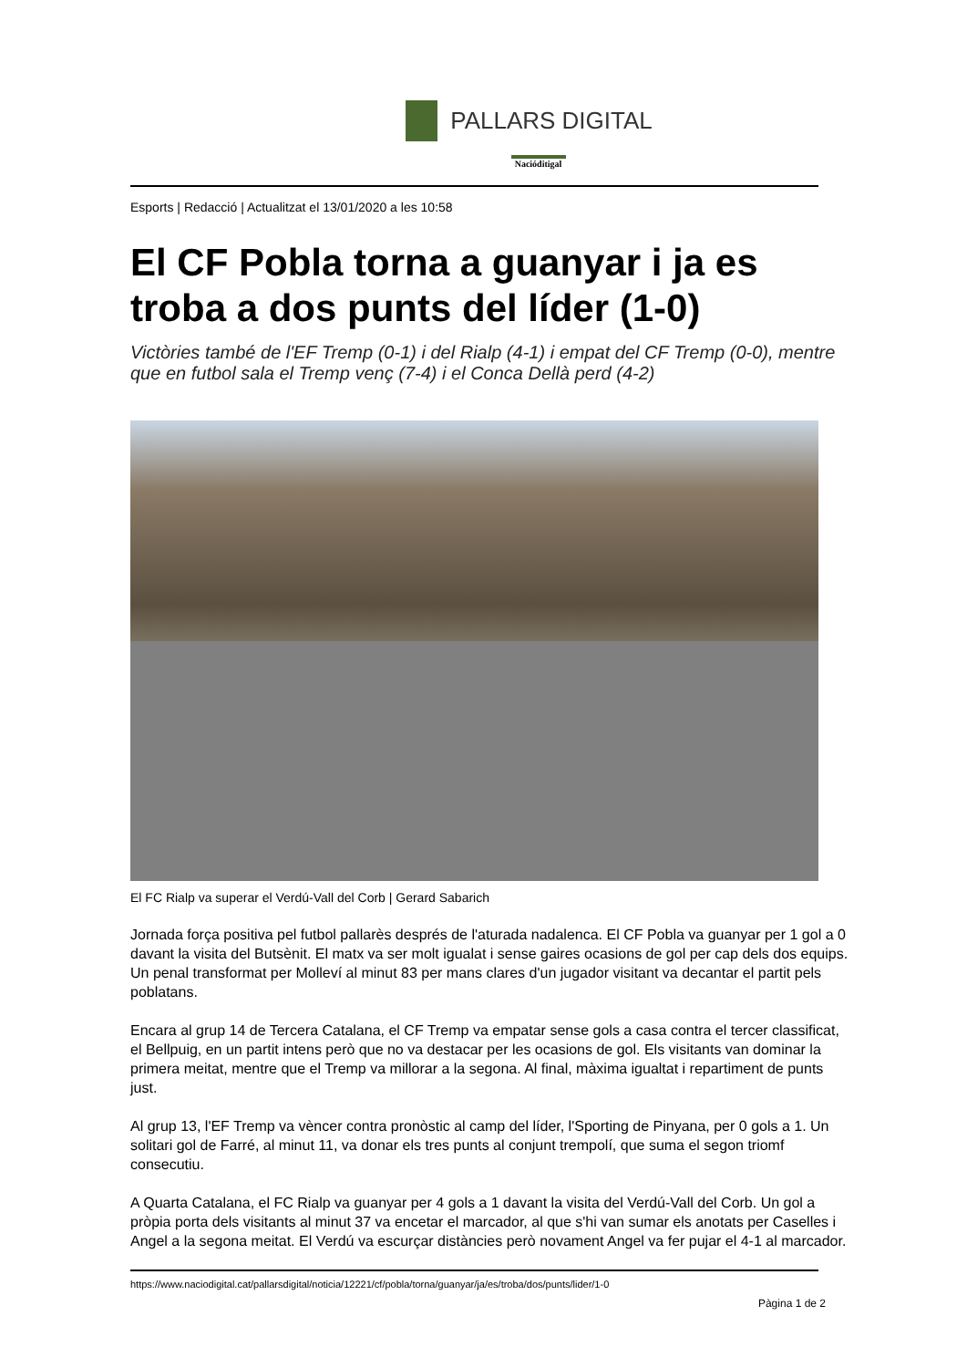PALLARS DIGITAL
Nacióditigal
Esports | Redacció | Actualitzat el 13/01/2020 a les 10:58
El CF Pobla torna a guanyar i ja es troba a dos punts del líder (1-0)
Victòries també de l'EF Tremp (0-1) i del Rialp (4-1) i empat del CF Tremp (0-0), mentre que en futbol sala el Tremp venç (7-4) i el Conca Dellà perd (4-2)
El FC Rialp va superar el Verdú-Vall del Corb | Gerard Sabarich
Jornada força positiva pel futbol pallarès després de l'aturada nadalenca. El CF Pobla va guanyar per 1 gol a 0 davant la visita del Butsènit. El matx va ser molt igualat i sense gaires ocasions de gol per cap dels dos equips. Un penal transformat per Molleví al minut 83 per mans clares d'un jugador visitant va decantar el partit pels poblatans.
Encara al grup 14 de Tercera Catalana, el CF Tremp va empatar sense gols a casa contra el tercer classificat, el Bellpuig, en un partit intens però que no va destacar per les ocasions de gol. Els visitants van dominar la primera meitat, mentre que el Tremp va millorar a la segona. Al final, màxima igualtat i repartiment de punts just.
Al grup 13, l'EF Tremp va vèncer contra pronòstic al camp del líder, l'Sporting de Pinyana, per 0 gols a 1. Un solitari gol de Farré, al minut 11, va donar els tres punts al conjunt trempolí, que suma el segon triomf consecutiu.
A Quarta Catalana, el FC Rialp va guanyar per 4 gols a 1 davant la visita del Verdú-Vall del Corb. Un gol a pròpia porta dels visitants al minut 37 va encetar el marcador, al que s'hi van sumar els anotats per Caselles i Angel a la segona meitat. El Verdú va escurçar distàncies però novament Angel va fer pujar el 4-1 al marcador.
https://www.naciodigital.cat/pallarsdigital/noticia/12221/cf/pobla/torna/guanyar/ja/es/troba/dos/punts/lider/1-0
Pàgina 1 de 2